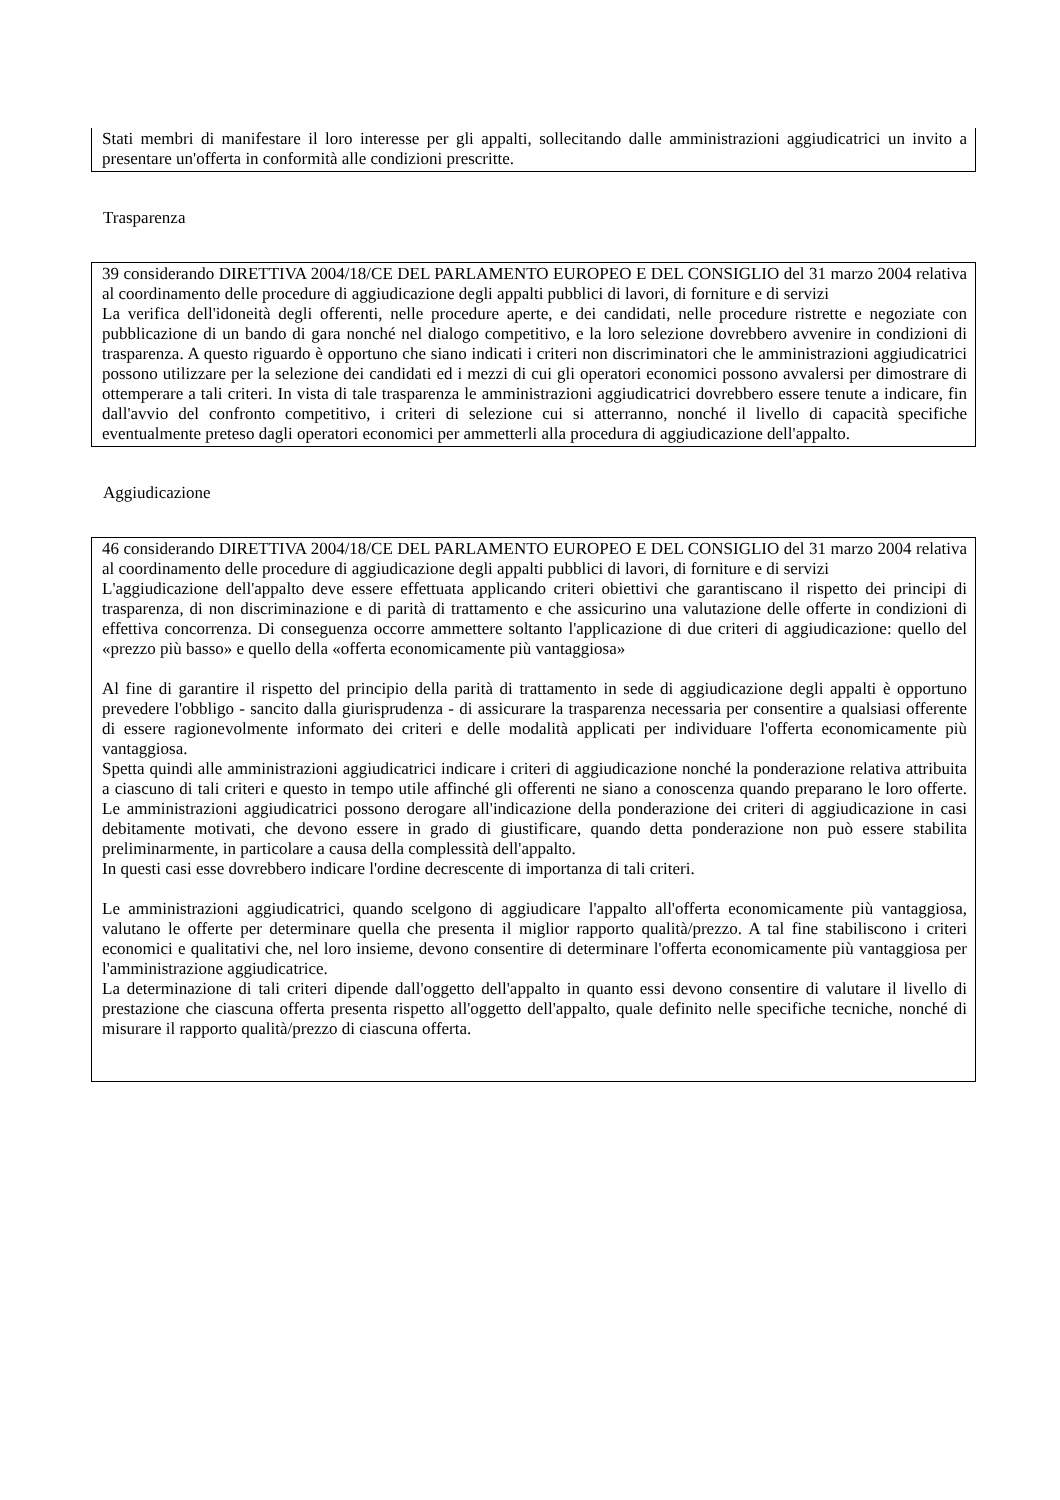Stati membri di manifestare il loro interesse per gli appalti, sollecitando dalle amministrazioni aggiudicatrici un invito a presentare un'offerta in conformità alle condizioni prescritte.
Trasparenza
39 considerando DIRETTIVA 2004/18/CE DEL PARLAMENTO EUROPEO E DEL CONSIGLIO del 31 marzo 2004 relativa al coordinamento delle procedure di aggiudicazione degli appalti pubblici di lavori, di forniture e di servizi
La verifica dell'idoneità degli offerenti, nelle procedure aperte, e dei candidati, nelle procedure ristrette e negoziate con pubblicazione di un bando di gara nonché nel dialogo competitivo, e la loro selezione dovrebbero avvenire in condizioni di trasparenza. A questo riguardo è opportuno che siano indicati i criteri non discriminatori che le amministrazioni aggiudicatrici possono utilizzare per la selezione dei candidati ed i mezzi di cui gli operatori economici possono avvalersi per dimostrare di ottemperare a tali criteri. In vista di tale trasparenza le amministrazioni aggiudicatrici dovrebbero essere tenute a indicare, fin dall'avvio del confronto competitivo, i criteri di selezione cui si atterranno, nonché il livello di capacità specifiche eventualmente preteso dagli operatori economici per ammetterli alla procedura di aggiudicazione dell'appalto.
Aggiudicazione
46 considerando DIRETTIVA 2004/18/CE DEL PARLAMENTO EUROPEO E DEL CONSIGLIO del 31 marzo 2004 relativa al coordinamento delle procedure di aggiudicazione degli appalti pubblici di lavori, di forniture e di servizi
L'aggiudicazione dell'appalto deve essere effettuata applicando criteri obiettivi che garantiscano il rispetto dei principi di trasparenza, di non discriminazione e di parità di trattamento e che assicurino una valutazione delle offerte in condizioni di effettiva concorrenza. Di conseguenza occorre ammettere soltanto l'applicazione di due criteri di aggiudicazione: quello del «prezzo più basso» e quello della «offerta economicamente più vantaggiosa»
Al fine di garantire il rispetto del principio della parità di trattamento in sede di aggiudicazione degli appalti è opportuno prevedere l'obbligo - sancito dalla giurisprudenza - di assicurare la trasparenza necessaria per consentire a qualsiasi offerente di essere ragionevolmente informato dei criteri e delle modalità applicati per individuare l'offerta economicamente più vantaggiosa.
Spetta quindi alle amministrazioni aggiudicatrici indicare i criteri di aggiudicazione nonché la ponderazione relativa attribuita a ciascuno di tali criteri e questo in tempo utile affinché gli offerenti ne siano a conoscenza quando preparano le loro offerte. Le amministrazioni aggiudicatrici possono derogare all'indicazione della ponderazione dei criteri di aggiudicazione in casi debitamente motivati, che devono essere in grado di giustificare, quando detta ponderazione non può essere stabilita preliminarmente, in particolare a causa della complessità dell'appalto.
In questi casi esse dovrebbero indicare l'ordine decrescente di importanza di tali criteri.
Le amministrazioni aggiudicatrici, quando scelgono di aggiudicare l'appalto all'offerta economicamente più vantaggiosa, valutano le offerte per determinare quella che presenta il miglior rapporto qualità/prezzo. A tal fine stabiliscono i criteri economici e qualitativi che, nel loro insieme, devono consentire di determinare l'offerta economicamente più vantaggiosa per l'amministrazione aggiudicatrice.
La determinazione di tali criteri dipende dall'oggetto dell'appalto in quanto essi devono consentire di valutare il livello di prestazione che ciascuna offerta presenta rispetto all'oggetto dell'appalto, quale definito nelle specifiche tecniche, nonché di misurare il rapporto qualità/prezzo di ciascuna offerta.